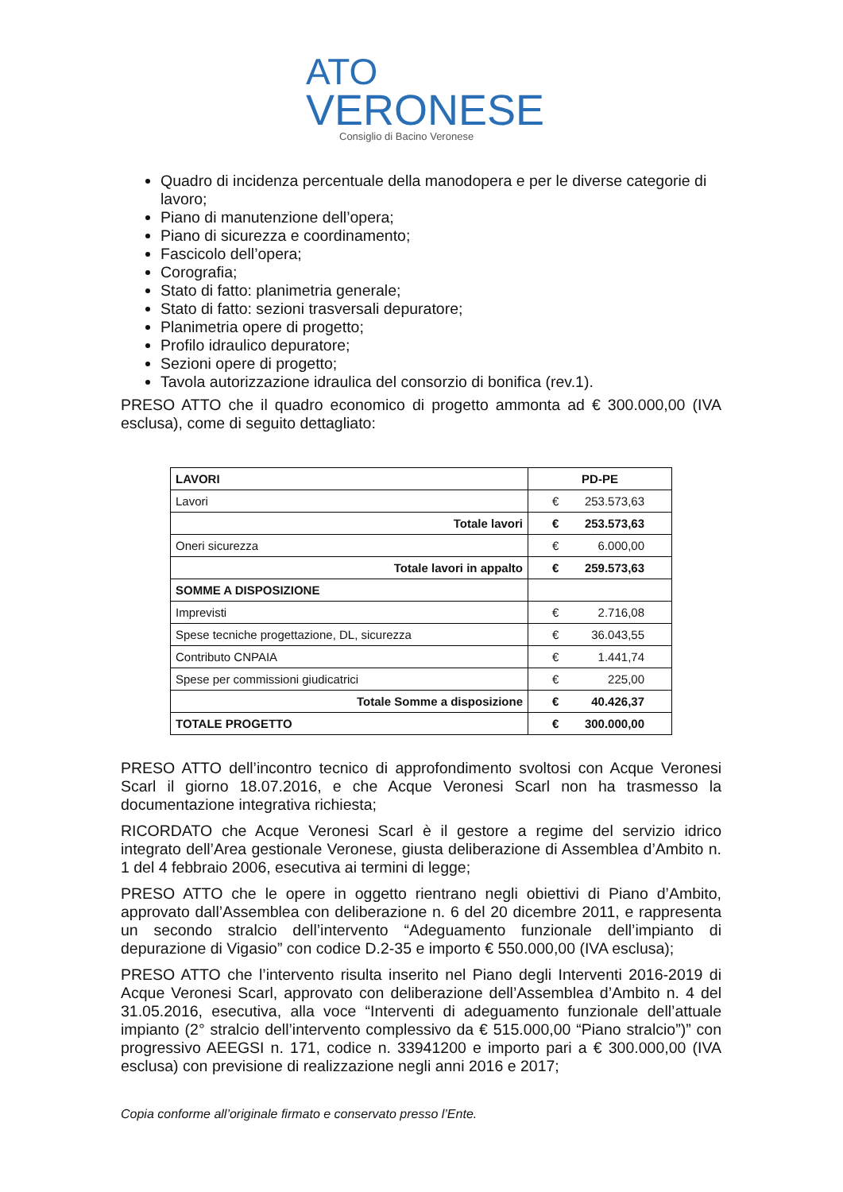ATO
VERONESE
Consiglio di Bacino Veronese
Quadro di incidenza percentuale della manodopera e per le diverse categorie di lavoro;
Piano di manutenzione dell’opera;
Piano di sicurezza e coordinamento;
Fascicolo dell’opera;
Corografia;
Stato di fatto: planimetria generale;
Stato di fatto: sezioni trasversali depuratore;
Planimetria opere di progetto;
Profilo idraulico depuratore;
Sezioni opere di progetto;
Tavola autorizzazione idraulica del consorzio di bonifica (rev.1).
PRESO ATTO che il quadro economico di progetto ammonta ad € 300.000,00 (IVA esclusa), come di seguito dettagliato:
| LAVORI | PD-PE |
| --- | --- |
| Lavori | € 253.573,63 |
| Totale lavori | € 253.573,63 |
| Oneri sicurezza | € 6.000,00 |
| Totale lavori in appalto | € 259.573,63 |
| SOMME A DISPOSIZIONE | |
| Imprevisti | € 2.716,08 |
| Spese tecniche progettazione, DL, sicurezza | € 36.043,55 |
| Contributo CNPAIA | € 1.441,74 |
| Spese per commissioni giudicatrici | € 225,00 |
| Totale Somme a disposizione | € 40.426,37 |
| TOTALE PROGETTO | € 300.000,00 |
PRESO ATTO dell’incontro tecnico di approfondimento svoltosi con Acque Veronesi Scarl il giorno 18.07.2016, e che Acque Veronesi Scarl non ha trasmesso la documentazione integrativa richiesta;
RICORDATO che Acque Veronesi Scarl è il gestore a regime del servizio idrico integrato dell’Area gestionale Veronese, giusta deliberazione di Assemblea d’Ambito n. 1 del 4 febbraio 2006, esecutiva ai termini di legge;
PRESO ATTO che le opere in oggetto rientrano negli obiettivi di Piano d’Ambito, approvato dall’Assemblea con deliberazione n. 6 del 20 dicembre 2011, e rappresenta un secondo stralcio dell’intervento “Adeguamento funzionale dell’impianto di depurazione di Vigasio” con codice D.2-35 e importo € 550.000,00 (IVA esclusa);
PRESO ATTO che l’intervento risulta inserito nel Piano degli Interventi 2016-2019 di Acque Veronesi Scarl, approvato con deliberazione dell’Assemblea d’Ambito n. 4 del 31.05.2016, esecutiva, alla voce “Interventi di adeguamento funzionale dell’attuale impianto (2° stralcio dell’intervento complessivo da € 515.000,00 “Piano stralcio”)” con progressivo AEEGSI n. 171, codice n. 33941200 e importo pari a € 300.000,00 (IVA esclusa) con previsione di realizzazione negli anni 2016 e 2017;
Copia conforme all’originale firmato e conservato presso l’Ente.